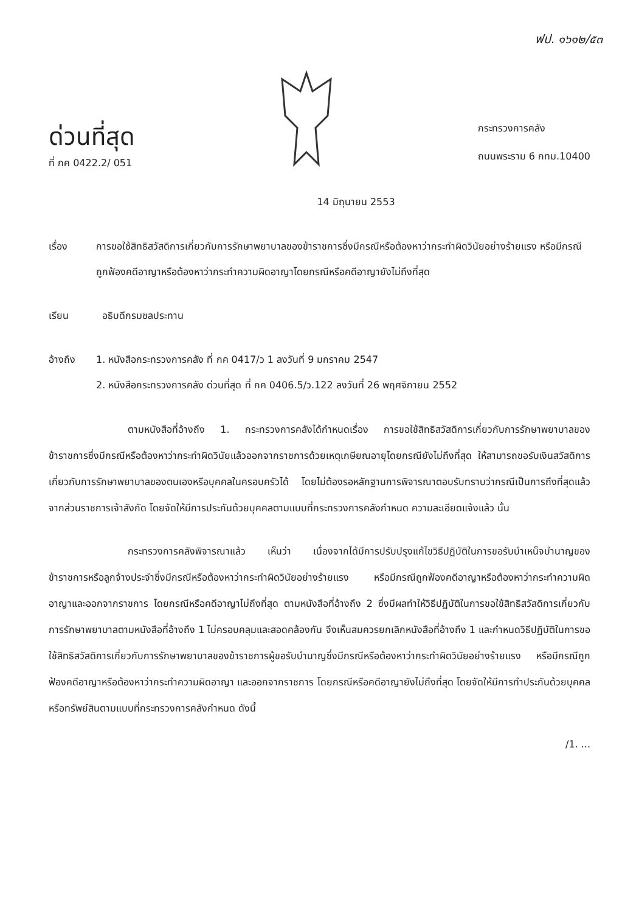ฟป. ๑๖๑๒/๕๓
ด่วนที่สุด
ที่ กค 0422.2/ 051
กระทรวงการคลัง
ถนนพระราม 6 กทม.10400
14 มิถุนายน 2553
เรื่อง การขอใช้สิทธิสวัสดิการเกี่ยวกับการรักษาพยาบาลของข้าราชการซึ่งมีกรณีหรือต้องหาว่ากระทำผิดวินัยอย่างร้ายแรง หรือมีกรณีถูกฟ้องคดีอาญาหรือต้องหาว่ากระทำความผิดอาญาโดยกรณีหรือคดีอาญายังไม่ถึงที่สุด
เรียน อธิบดีกรมชลประทาน
อ้างถึง 1. หนังสือกระทรวงการคลัง ที่ กค 0417/ว 1 ลงวันที่ 9 มกราคม 2547
2. หนังสือกระทรวงการคลัง ด่วนที่สุด ที่ กค 0406.5/ว.122 ลงวันที่ 26 พฤศจิกายน 2552
ตามหนังสือที่อ้างถึง 1. กระทรวงการคลังได้กำหนดเรื่อง การขอใช้สิทธิสวัสดิการเกี่ยวกับการรักษาพยาบาลของข้าราชการซึ่งมีกรณีหรือต้องหาว่ากระทำผิดวินัยแล้วออกจากราชการด้วยเหตุเกษียณอายุโดยกรณียังไม่ถึงที่สุด ให้สามารถขอรับเงินสวัสดิการเกี่ยวกับการรักษาพยาบาลของตนเองหรือบุคคลในครอบครัวได้ โดยไม่ต้องรอหลักฐานการพิจารณาตอบรับทราบว่ากรณีเป็นการถึงที่สุดแล้วจากส่วนราชการเจ้าสังกัด โดยจัดให้มีการประกันด้วยบุคคลตามแบบที่กระทรวงการคลังกำหนด ความละเอียดแจ้งแล้ว นั้น
กระทรวงการคลังพิจารณาแล้ว เห็นว่า เนื่องจากได้มีการปรับปรุงแก้ไขวิธีปฏิบัติในการขอรับบำเหน็จบำนาญของข้าราชการหรือลูกจ้างประจำซึ่งมีกรณีหรือต้องหาว่ากระทำผิดวินัยอย่างร้ายแรง หรือมีกรณีถูกฟ้องคดีอาญาหรือต้องหาว่ากระทำความผิดอาญาและออกจากราชการ โดยกรณีหรือคดีอาญาไม่ถึงที่สุด ตามหนังสือที่อ้างถึง 2 ซึ่งมีผลทำให้วิธีปฏิบัติในการขอใช้สิทธิสวัสดิการเกี่ยวกับการรักษาพยาบาลตามหนังสือที่อ้างถึง 1 ไม่ครอบคลุมและสอดคล้องกัน จึงเห็นสมควรยกเลิกหนังสือที่อ้างถึง 1 และกำหนดวิธีปฏิบัติในการขอใช้สิทธิสวัสดิการเกี่ยวกับการรักษาพยาบาลของข้าราชการผู้ขอรับบำนาญซึ่งมีกรณีหรือต้องหาว่ากระทำผิดวินัยอย่างร้ายแรง หรือมีกรณีถูกฟ้องคดีอาญาหรือต้องหาว่ากระทำความผิดอาญา และออกจากราชการ โดยกรณีหรือคดีอาญายังไม่ถึงที่สุด โดยจัดให้มีการทำประกันด้วยบุคคลหรือทรัพย์สินตามแบบที่กระทรวงการคลังกำหนด ดังนี้
/1. ...